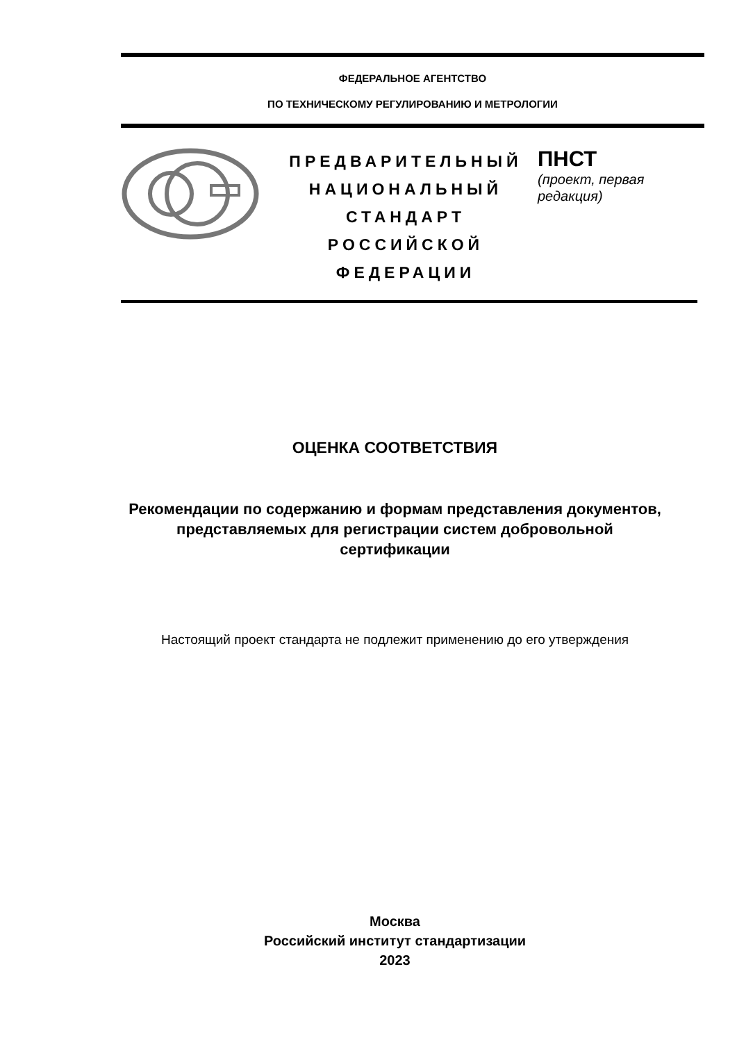ФЕДЕРАЛЬНОЕ АГЕНТСТВО
ПО ТЕХНИЧЕСКОМУ РЕГУЛИРОВАНИЮ И МЕТРОЛОГИИ
ПРЕДВАРИТЕЛЬНЫЙ
НАЦИОНАЛЬНЫЙ
СТАНДАРТ
РОССИЙСКОЙ
ФЕДЕРАЦИИ
ПНСТ
(проект, первая редакция)
ОЦЕНКА СООТВЕТСТВИЯ
Рекомендации по содержанию и формам представления документов,
представляемых для регистрации систем добровольной
сертификации
Настоящий проект стандарта не подлежит применению до его утверждения
Москва
Российский институт стандартизации
2023